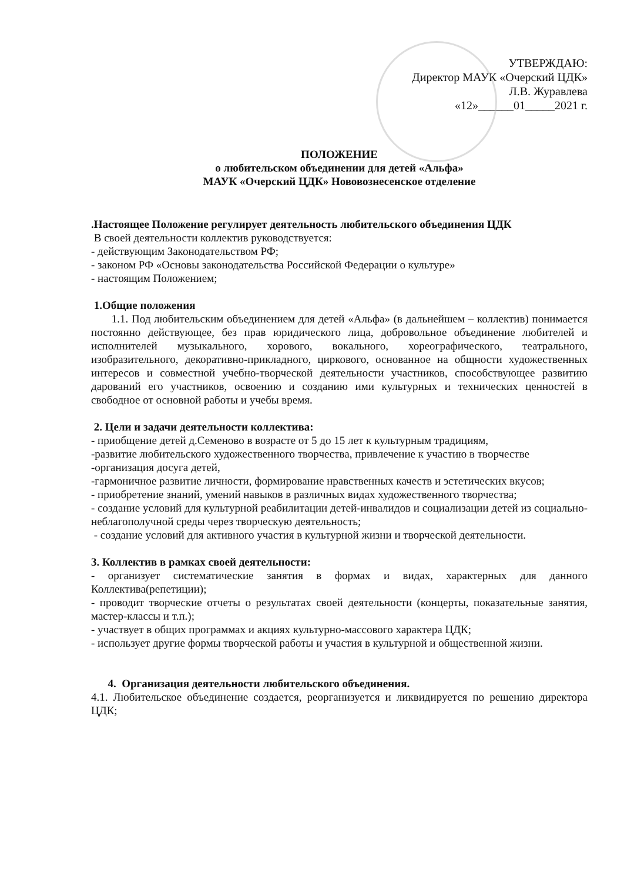УТВЕРЖДАЮ:
Директор МАУК «Очерский ЦДК»
Л.В. Журавлева
«12»______01_____2021 г.
ПОЛОЖЕНИЕ
о любительском объединении для детей «Альфа»
МАУК «Очерский ЦДК» Нововознесенское отделение
.Настоящее Положение регулирует деятельность любительского объединения ЦДК
В своей деятельности коллектив руководствуется:
- действующим Законодательством РФ;
- законом РФ «Основы законодательства Российской Федерации о культуре»
- настоящим Положением;
1.Общие положения
1.1. Под любительским объединением для детей «Альфа» (в дальнейшем – коллектив) понимается постоянно действующее, без прав юридического лица, добровольное объединение любителей и исполнителей музыкального, хорового, вокального, хореографического, театрального, изобразительного, декоративно-прикладного, циркового, основанное на общности художественных интересов и совместной учебно-творческой деятельности участников, способствующее развитию дарований его участников, освоению и созданию ими культурных и технических ценностей в свободное от основной работы и учебы время.
2. Цели и задачи деятельности коллектива:
- приобщение детей д.Семеново в возрасте от 5 до 15 лет к культурным традициям,
-развитие любительского художественного творчества, привлечение к участию в творчестве
-организация досуга детей,
-гармоничное развитие личности, формирование нравственных качеств и эстетических вкусов;
- приобретение знаний, умений навыков в различных видах художественного творчества;
- создание условий для культурной реабилитации детей-инвалидов и социализации детей из социально-неблагополучной среды через творческую деятельность;
- создание условий для активного участия в культурной жизни и творческой деятельности.
3. Коллектив в рамках своей деятельности:
- организует систематические занятия в формах и видах, характерных для данного Коллектива(репетиции);
- проводит творческие отчеты о результатах своей деятельности (концерты, показательные занятия, мастер-классы и т.п.);
- участвует в общих программах и акциях культурно-массового характера ЦДК;
- использует другие формы творческой работы и участия в культурной и общественной жизни.
4. Организация деятельности любительского объединения.
4.1. Любительское объединение создается, реорганизуется и ликвидируется по решению директора ЦДК;